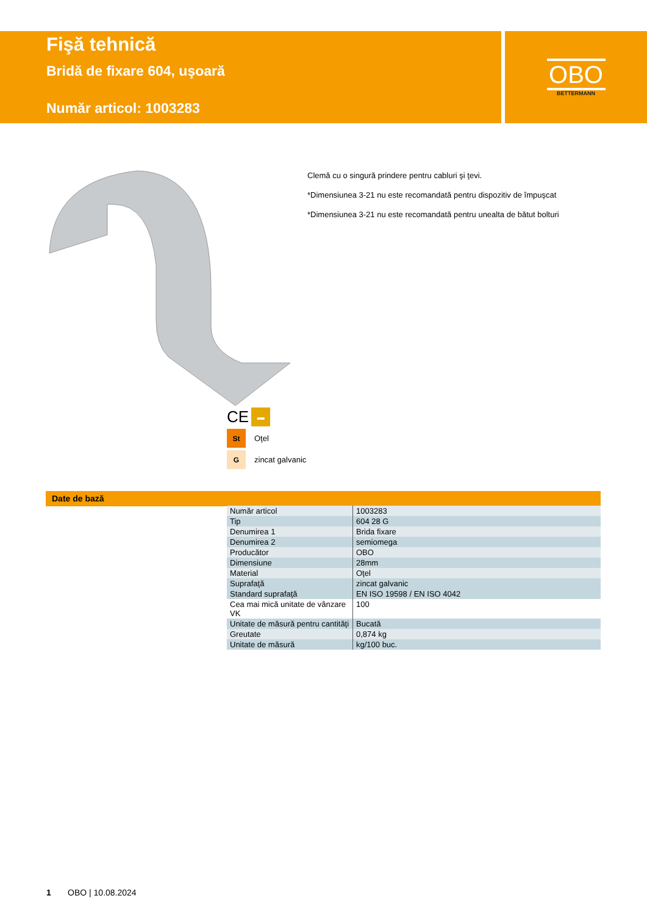Fişă tehnică
Bridă de fixare 604, uşoară
Număr articol: 1003283
OBO
BETTERMANN
Clemă cu o singură prindere pentru cabluri şi ţevi.
*Dimensiunea 3-21 nu este recomandată pentru dispozitiv de împuşcat
*Dimensiunea 3-21 nu este recomandată pentru unealta de bătut bolturi
CE
▬
St
Oţel
G
zincat galvanic
Date de bază
| Număr articol | 1003283 |
| Tip | 604 28 G |
| Denumirea 1 | Brida fixare |
| Denumirea 2 | semiomega |
| Producător | OBO |
| Dimensiune | 28mm |
| Material | Oţel |
| Suprafaţă | zincat galvanic |
| Standard suprafaţă | EN ISO 19598 / EN ISO 4042 |
| Cea mai mică unitate de vânzare VK | 100 |
| Unitate de măsură pentru cantităţi | Bucată |
| Greutate | 0,874 kg |
| Unitate de măsură | kg/100 buc. |
1 OBO | 10.08.2024